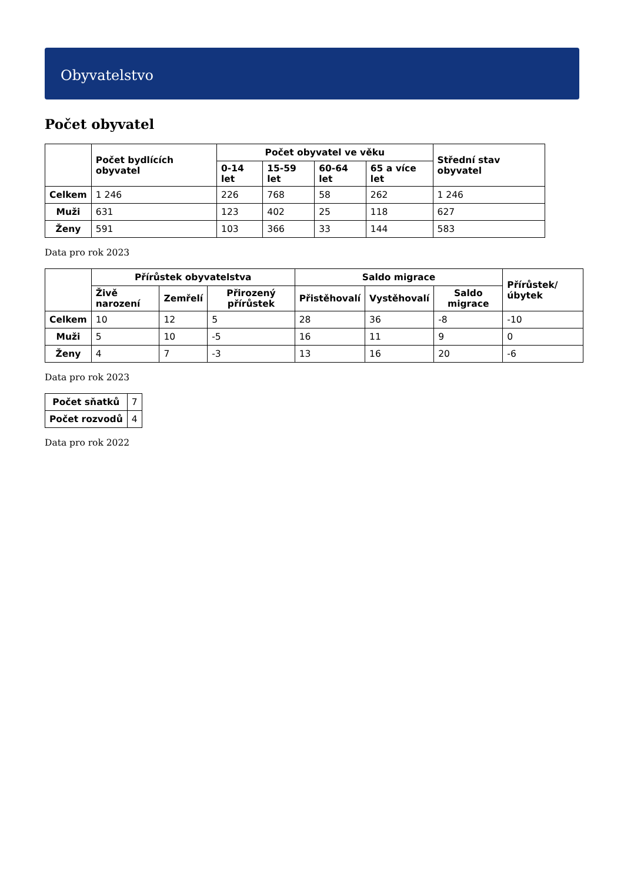Obyvatelstvo
Počet obyvatel
| | Počet bydlících obyvatel | Počet obyvatel ve věku | | | | Střední stav obyvatel |
| --- | --- | --- | --- | --- | --- | --- |
| | | 0-14 let | 15-59 let | 60-64 let | 65 a více let | |
| Celkem | 1 246 | 226 | 768 | 58 | 262 | 1 246 |
| Muži | 631 | 123 | 402 | 25 | 118 | 627 |
| Ženy | 591 | 103 | 366 | 33 | 144 | 583 |
Data pro rok 2023
| | Přírůstek obyvatelstva | | | Saldo migrace | | | Přírůstek/úbytek |
| --- | --- | --- | --- | --- | --- | --- | --- |
| | Živě narození | Zemřelí | Přirozený přírůstek | Přistěhovalí | Vystěhovalí | Saldo migrace | |
| Celkem | 10 | 12 | 5 | 28 | 36 | -8 | -10 |
| Muži | 5 | 10 | -5 | 16 | 11 | 9 | 0 |
| Ženy | 4 | 7 | -3 | 13 | 16 | 20 | -6 |
Data pro rok 2023
| Počet sňatků | 7 |
| Počet rozvodů | 4 |
Data pro rok 2022